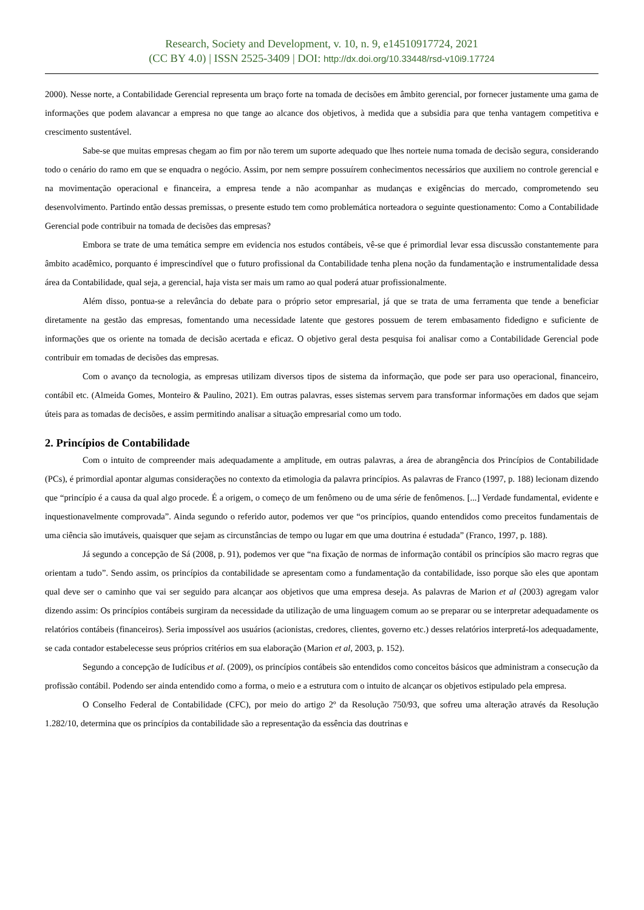Research, Society and Development, v. 10, n. 9, e14510917724, 2021
(CC BY 4.0) | ISSN 2525-3409 | DOI: http://dx.doi.org/10.33448/rsd-v10i9.17724
2000). Nesse norte, a Contabilidade Gerencial representa um braço forte na tomada de decisões em âmbito gerencial, por fornecer justamente uma gama de informações que podem alavancar a empresa no que tange ao alcance dos objetivos, à medida que a subsidia para que tenha vantagem competitiva e crescimento sustentável.
Sabe-se que muitas empresas chegam ao fim por não terem um suporte adequado que lhes norteie numa tomada de decisão segura, considerando todo o cenário do ramo em que se enquadra o negócio. Assim, por nem sempre possuírem conhecimentos necessários que auxiliem no controle gerencial e na movimentação operacional e financeira, a empresa tende a não acompanhar as mudanças e exigências do mercado, comprometendo seu desenvolvimento. Partindo então dessas premissas, o presente estudo tem como problemática norteadora o seguinte questionamento: Como a Contabilidade Gerencial pode contribuir na tomada de decisões das empresas?
Embora se trate de uma temática sempre em evidencia nos estudos contábeis, vê-se que é primordial levar essa discussão constantemente para âmbito acadêmico, porquanto é imprescindível que o futuro profissional da Contabilidade tenha plena noção da fundamentação e instrumentalidade dessa área da Contabilidade, qual seja, a gerencial, haja vista ser mais um ramo ao qual poderá atuar profissionalmente.
Além disso, pontua-se a relevância do debate para o próprio setor empresarial, já que se trata de uma ferramenta que tende a beneficiar diretamente na gestão das empresas, fomentando uma necessidade latente que gestores possuem de terem embasamento fidedigno e suficiente de informações que os oriente na tomada de decisão acertada e eficaz. O objetivo geral desta pesquisa foi analisar como a Contabilidade Gerencial pode contribuir em tomadas de decisões das empresas.
Com o avanço da tecnologia, as empresas utilizam diversos tipos de sistema da informação, que pode ser para uso operacional, financeiro, contábil etc. (Almeida Gomes, Monteiro & Paulino, 2021). Em outras palavras, esses sistemas servem para transformar informações em dados que sejam úteis para as tomadas de decisões, e assim permitindo analisar a situação empresarial como um todo.
2. Princípios de Contabilidade
Com o intuito de compreender mais adequadamente a amplitude, em outras palavras, a área de abrangência dos Princípios de Contabilidade (PCs), é primordial apontar algumas considerações no contexto da etimologia da palavra princípios. As palavras de Franco (1997, p. 188) lecionam dizendo que “princípio é a causa da qual algo procede. É a origem, o começo de um fenômeno ou de uma série de fenômenos. [...] Verdade fundamental, evidente e inquestionavelmente comprovada”. Ainda segundo o referido autor, podemos ver que “os princípios, quando entendidos como preceitos fundamentais de uma ciência são imutáveis, quaisquer que sejam as circunstâncias de tempo ou lugar em que uma doutrina é estudada” (Franco, 1997, p. 188).
Já segundo a concepção de Sá (2008, p. 91), podemos ver que “na fixação de normas de informação contábil os princípios são macro regras que orientam a tudo”. Sendo assim, os princípios da contabilidade se apresentam como a fundamentação da contabilidade, isso porque são eles que apontam qual deve ser o caminho que vai ser seguido para alcançar aos objetivos que uma empresa deseja. As palavras de Marion et al (2003) agregam valor dizendo assim: Os princípios contábeis surgiram da necessidade da utilização de uma linguagem comum ao se preparar ou se interpretar adequadamente os relatórios contábeis (financeiros). Seria impossível aos usuários (acionistas, credores, clientes, governo etc.) desses relatórios interpretá-los adequadamente, se cada contador estabelecesse seus próprios critérios em sua elaboração (Marion et al, 2003, p. 152).
Segundo a concepção de Iudícibus et al. (2009), os princípios contábeis são entendidos como conceitos básicos que administram a consecução da profissão contábil. Podendo ser ainda entendido como a forma, o meio e a estrutura com o intuito de alcançar os objetivos estipulado pela empresa.
O Conselho Federal de Contabilidade (CFC), por meio do artigo 2º da Resolução 750/93, que sofreu uma alteração através da Resolução 1.282/10, determina que os princípios da contabilidade são a representação da essência das doutrinas e